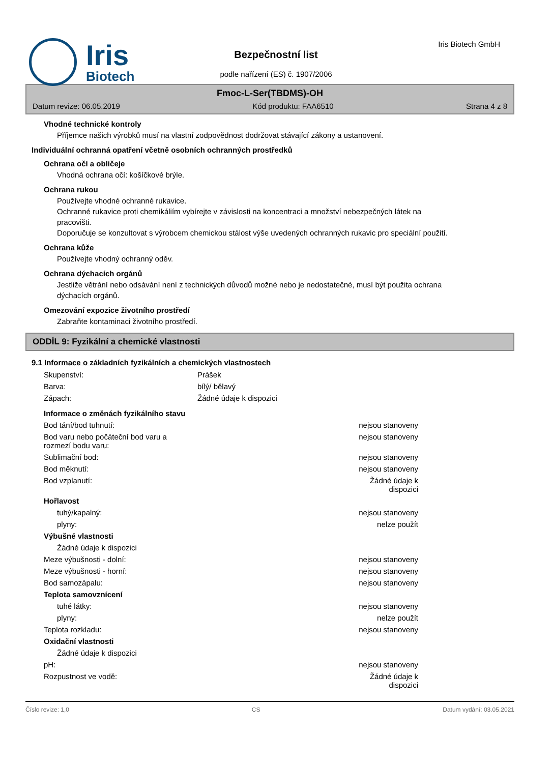Iris
Biotech
Iris Biotech GmbH
Bezpečnostní list
podle nařízení (ES) č. 1907/2006
Fmoc-L-Ser(TBDMS)-OH
Datum revize: 06.05.2019 Kód produktu: FAA6510 Strana 4 z 8
Vhodné technické kontroly
Příjemce našich výrobků musí na vlastní zodpovědnost dodržovat stávající zákony a ustanovení.
Individuální ochranná opatření včetně osobních ochranných prostředků
Ochrana očí a obličeje
Vhodná ochrana očí: košíčkové brýle.
Ochrana rukou
Používejte vhodné ochranné rukavice.
Ochranné rukavice proti chemikáliím vybírejte v závislosti na koncentraci a množství nebezpečných látek na pracovišti.
Doporučuje se konzultovat s výrobcem chemickou stálost výše uvedených ochranných rukavic pro speciální použití.
Ochrana kůže
Používejte vhodný ochranný oděv.
Ochrana dýchacích orgánů
Jestliže větrání nebo odsávání není z technických důvodů možné nebo je nedostatečné, musí být použita ochrana dýchacích orgánů.
Omezování expozice životního prostředí
Zabraňte kontaminaci životního prostředí.
ODDÍL 9: Fyzikální a chemické vlastnosti
9.1 Informace o základních fyzikálních a chemických vlastnostech
| Skupenství: | Prášek |
| Barva: | bílý/ bělavý |
| Zápach: | Žádné údaje k dispozici |
Informace o změnách fyzikálního stavu
| Bod tání/bod tuhnutí: | nejsou stanoveny |
| Bod varu nebo počáteční bod varu a rozmezí bodu varu: | nejsou stanoveny |
| Sublimační bod: | nejsou stanoveny |
| Bod měknutí: | nejsou stanoveny |
| Bod vzplanutí: | Žádné údaje k dispozici |
| Hořlavost | |
| tuhý/kapalný: | nejsou stanoveny |
| plyny: | nelze použít |
| Výbušné vlastnosti | |
| Žádné údaje k dispozici | |
| Meze výbušnosti - dolní: | nejsou stanoveny |
| Meze výbušnosti - horní: | nejsou stanoveny |
| Bod samozápalu: | nejsou stanoveny |
| Teplota samovznícení | |
| tuhé látky: | nejsou stanoveny |
| plyny: | nelze použít |
| Teplota rozkladu: | nejsou stanoveny |
| Oxidační vlastnosti | |
| Žádné údaje k dispozici | |
| pH: | nejsou stanoveny |
| Rozpustnost ve vodě: | Žádné údaje k dispozici |
Číslo revize: 1,0 CS Datum vydání: 03.05.2021